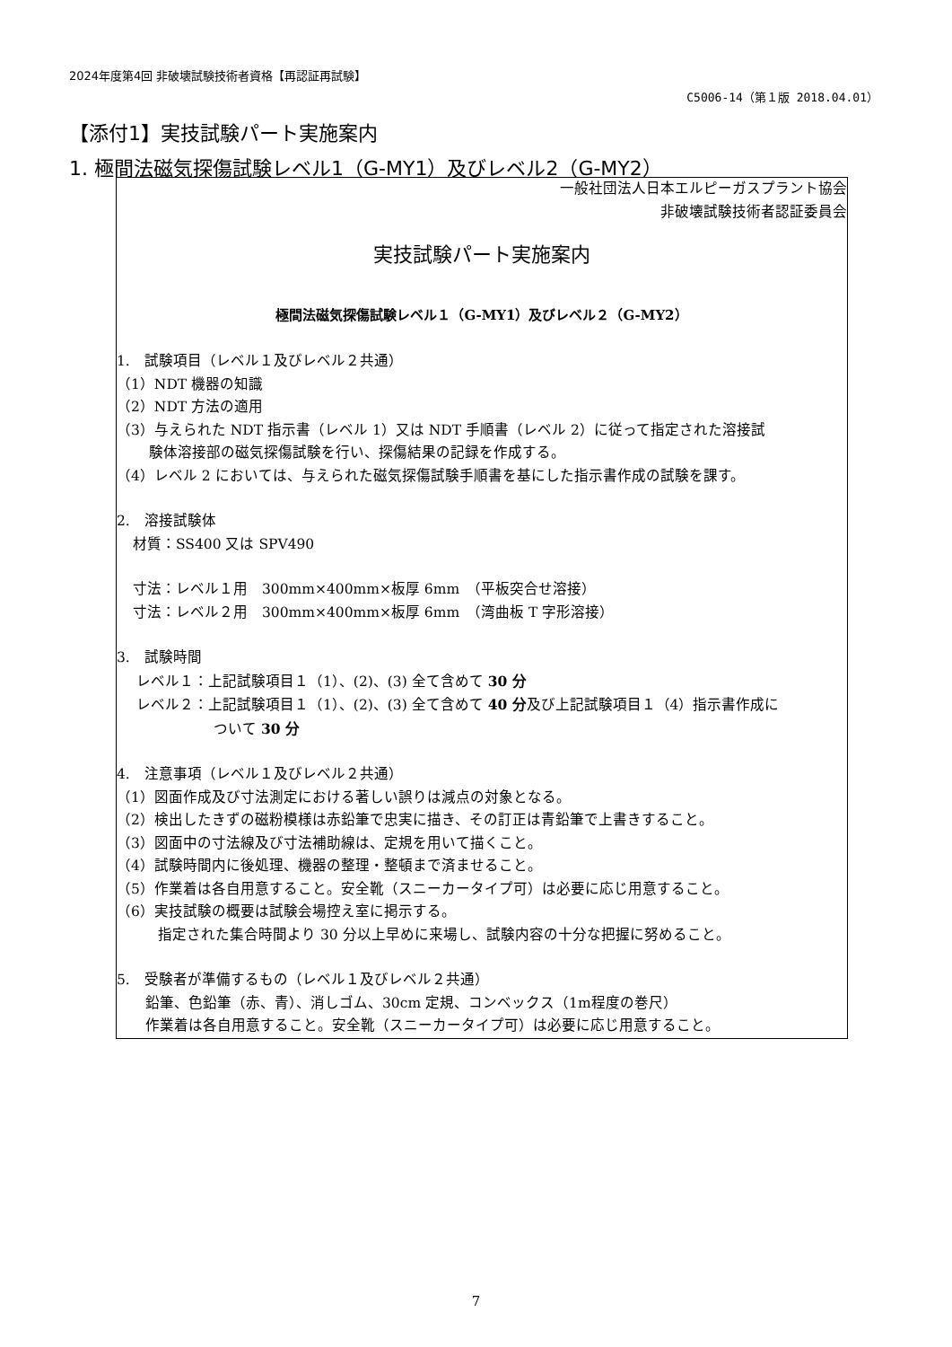2024年度第4回 非破壊試験技術者資格【再認証再試験】
C5006-14（第１版 2018.04.01）
【添付1】実技試験パート実施案内
1. 極間法磁気探傷試験レベル1（G-MY1）及びレベル2（G-MY2）
一般社団法人日本エルピーガスプラント協会
非破壊試験技術者認証委員会
実技試験パート実施案内
極間法磁気探傷試験レベル１（G-MY1）及びレベル２（G-MY2）
1.　試験項目（レベル１及びレベル２共通）
（1）NDT 機器の知識
（2）NDT 方法の適用
（3）与えられた NDT 指示書（レベル 1）又は NDT 手順書（レベル 2）に従って指定された溶接試
験体溶接部の磁気探傷試験を行い、探傷結果の記録を作成する。
（4）レベル 2 においては、与えられた磁気探傷試験手順書を基にした指示書作成の試験を課す。
2.　溶接試験体
材質：SS400 又は SPV490
寸法：レベル１用　300mm×400mm×板厚 6mm　（平板突合せ溶接）
寸法：レベル２用　300mm×400mm×板厚 6mm　（湾曲板 T 字形溶接）
3.　試験時間
レベル１：上記試験項目１（1）、(2)、(3) 全て含めて 30 分
レベル２：上記試験項目１（1）、(2)、(3) 全て含めて 40 分及び上記試験項目１（4）指示書作成に
ついて 30 分
4.　注意事項（レベル１及びレベル２共通）
（1）図面作成及び寸法測定における著しい誤りは減点の対象となる。
（2）検出したきずの磁粉模様は赤鉛筆で忠実に描き、その訂正は青鉛筆で上書きすること。
（3）図面中の寸法線及び寸法補助線は、定規を用いて描くこと。
（4）試験時間内に後処理、機器の整理・整頓まで済ませること。
（5）作業着は各自用意すること。安全靴（スニーカータイプ可）は必要に応じ用意すること。
（6）実技試験の概要は試験会場控え室に掲示する。
指定された集合時間より 30 分以上早めに来場し、試験内容の十分な把握に努めること。
5.　受験者が準備するもの（レベル１及びレベル２共通）
鉛筆、色鉛筆（赤、青）、消しゴム、30cm 定規、コンベックス（1m程度の巻尺）
作業着は各自用意すること。安全靴（スニーカータイプ可）は必要に応じ用意すること。
7